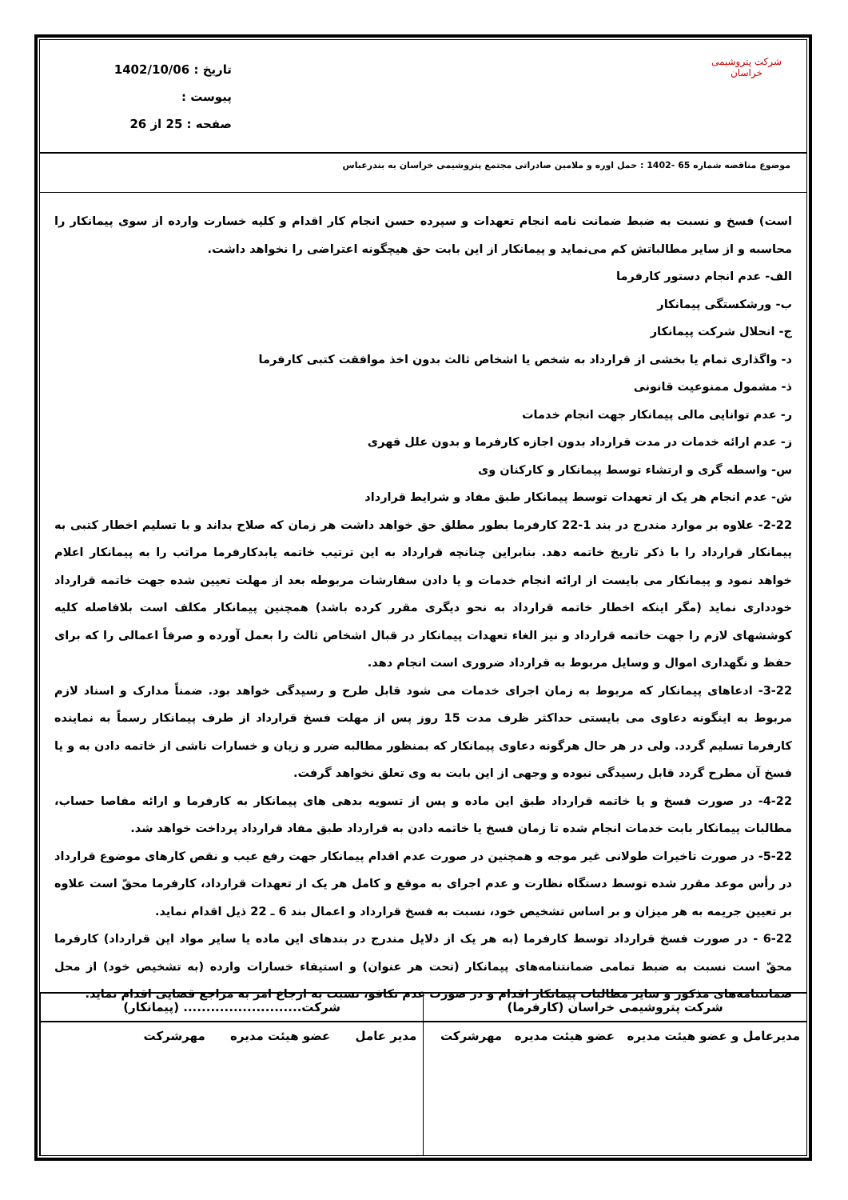شرکت پتروشیمی خراسان
تاریخ : 1402/10/06
پیوست :
صفحه : 25 از 26
موضوع مناقصه شماره 65 -1402 : حمل اوره و ملامین صادراتی مجتمع پتروشیمی خراسان به بندرعباس
است) فسخ و نسبت به ضبط ضمانت نامه انجام تعهدات و سپرده حسن انجام کار اقدام و کلیه خسارت وارده از سوی پیمانکار را محاسبه و از سایر مطالباتش کم می‌نماید و پیمانکار از این بابت حق هیچگونه اعتراضی را نخواهد داشت.
الف- عدم انجام دستور کارفرما
ب- ورشکستگی پیمانکار
ج- انحلال شرکت پیمانکار
د- واگذاری تمام یا بخشی از قرارداد به شخص یا اشخاص ثالث بدون اخذ موافقت کتبی کارفرما
ذ- مشمول ممنوعیت قانونی
ر- عدم توانایی مالی پیمانکار جهت انجام خدمات
ز- عدم ارائه خدمات در مدت قرارداد بدون اجازه کارفرما و بدون علل قهری
س- واسطه گری و ارتشاء توسط پیمانکار و کارکنان وی
ش- عدم انجام هر یک از تعهدات توسط پیمانکار طبق مفاد و شرایط قرارداد
2-22- علاوه بر موارد مندرج در بند 1-22 کارفرما بطور مطلق حق خواهد داشت هر زمان که صلاح بداند و با تسلیم اخطار کتبی به پیمانکار قرارداد را با ذکر تاریخ خاتمه دهد. بنابراین چنانچه قرارداد به این ترتیب خاتمه یابدکارفرما مراتب را به پیمانکار اعلام خواهد نمود و پیمانکار می بایست از ارائه انجام خدمات و یا دادن سفارشات مربوطه بعد از مهلت تعیین شده جهت خاتمه قرارداد خودداری نماید (مگر اینکه اخطار خاتمه قرارداد به نحو دیگری مقرر کرده باشد) همچنین پیمانکار مکلف است بلافاصله کلیه کوششهای لازم را جهت خاتمه قرارداد و نیز الغاء تعهدات پیمانکار در قبال اشخاص ثالث را بعمل آورده و صرفاً اعمالی را که برای حفظ و نگهداری اموال و وسایل مربوط به قرارداد ضروری است انجام دهد.
3-22- ادعاهای پیمانکار که مربوط به زمان اجرای خدمات می شود قابل طرح و رسیدگی خواهد بود. ضمناً مدارک و اسناد لازم مربوط به اینگونه دعاوی می بایستی حداکثر ظرف مدت 15 روز پس از مهلت فسخ قرارداد از طرف پیمانکار رسماً به نماینده کارفرما تسلیم گردد. ولی در هر حال هرگونه دعاوی پیمانکار که بمنظور مطالبه ضرر و زیان و خسارات ناشی از خاتمه دادن به و یا فسخ آن مطرح گردد قابل رسیدگی نبوده و وجهی از این بابت به وی تعلق نخواهد گرفت.
4-22- در صورت فسخ و یا خاتمه قرارداد طبق این ماده و پس از تسویه بدهی های پیمانکار به کارفرما و ارائه مفاصا حساب، مطالبات پیمانکار بابت خدمات انجام شده تا زمان فسخ یا خاتمه دادن به قرارداد طبق مفاد قرارداد پرداخت خواهد شد.
5-22- در صورت تاخیرات طولانی غیر موجه و همچنین در صورت عدم اقدام پیمانکار جهت رفع عیب و نقص کارهای موضوع قرارداد در رأس موعد مقرر شده توسط دستگاه نظارت و عدم اجرای به موقع و کامل هر یک از تعهدات قرارداد، کارفرما محقّ است علاوه بر تعیین جریمه به هر میزان و بر اساس تشخیص خود، نسبت به فسخ قرارداد و اعمال بند 6 ـ 22 ذیل اقدام نماید.
6-22 - در صورت فسخ قرارداد توسط کارفرما (به هر یک از دلایل مندرج در بندهای این ماده یا سایر مواد این قرارداد) کارفرما محقّ است نسبت به ضبط تمامی ضمانتنامه‌های پیمانکار (تحت هر عنوان) و استیفاء خسارات وارده (به تشخیص خود) از محل ضمانتنامه‌های مذکور و سایر مطالبات پیمانکار اقدام و در صورت عدم تکافو، نسبت به ارجاع امر به مراجع قضایی اقدام نماید.
| شرکت پتروشیمی خراسان (کارفرما) | شرکت.......................... (پیمانکار) |
| مدیرعامل و عضو هیئت مدیره عضو هیئت مدیره مهرشرکت | مدیر عامل عضو هیئت مدیره مهرشرکت |